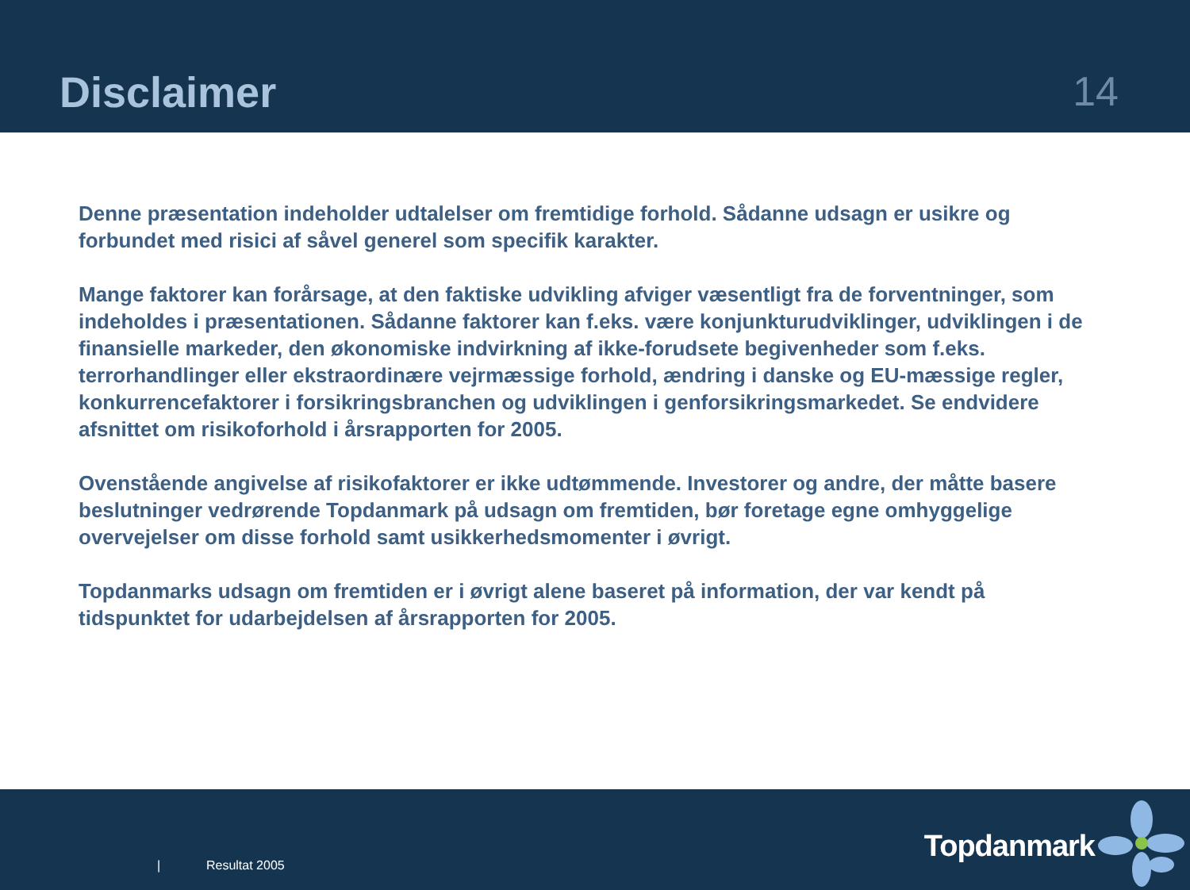Disclaimer
14
Denne præsentation indeholder udtalelser om fremtidige forhold. Sådanne udsagn er usikre og forbundet med risici af såvel generel som specifik karakter.
Mange faktorer kan forårsage, at den faktiske udvikling afviger væsentligt fra de forventninger, som indeholdes i præsentationen. Sådanne faktorer kan f.eks. være konjunkturudviklinger, udviklingen i de finansielle markeder, den økonomiske indvirkning af ikke-forudsete begivenheder som f.eks. terrorhandlinger eller ekstraordinære vejrmæssige forhold, ændring i danske og EU-mæssige regler, konkurrencefaktorer i forsikringsbranchen og udviklingen i genforsikringsmarkedet. Se endvidere afsnittet om risikoforhold i årsrapporten for 2005.
Ovenstående angivelse af risikofaktorer er ikke udtømmende. Investorer og andre, der måtte basere beslutninger vedrørende Topdanmark på udsagn om fremtiden, bør foretage egne omhyggelige overvejelser om disse forhold samt usikkerhedsmomenter i øvrigt.
Topdanmarks udsagn om fremtiden er i øvrigt alene baseret på information, der var kendt på tidspunktet for udarbejdelsen af årsrapporten for 2005.
| Resultat 2005
Topdanmark